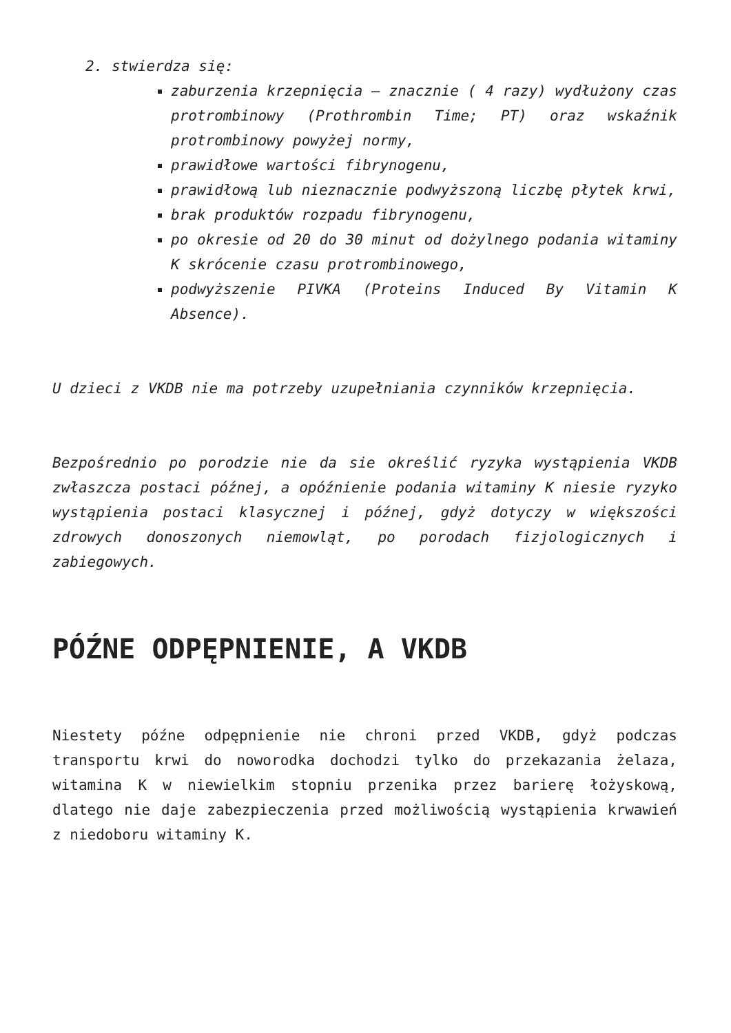2. stwierdza się:
zaburzenia krzepnięcia – znacznie ( 4 razy) wydłużony czas protrombinowy (Prothrombin Time; PT) oraz wskaźnik protrombinowy powyżej normy,
prawidłowe wartości fibrynogenu,
prawidłową lub nieznacznie podwyższoną liczbę płytek krwi,
brak produktów rozpadu fibrynogenu,
po okresie od 20 do 30 minut od dożylnego podania witaminy K skrócenie czasu protrombinowego,
podwyższenie PIVKA (Proteins Induced By Vitamin K Absence).
U dzieci z VKDB nie ma potrzeby uzupełniania czynników krzepnięcia.
Bezpośrednio po porodzie nie da sie określić ryzyka wystąpienia VKDB zwłaszcza postaci późnej, a opóźnienie podania witaminy K niesie ryzyko wystąpienia postaci klasycznej i późnej, gdyż dotyczy w większości zdrowych donoszonych niemowląt, po porodach fizjologicznych i zabiegowych.
PÓŹNE ODPĘPNIENIE, A VKDB
Niestety późne odpępnienie nie chroni przed VKDB, gdyż podczas transportu krwi do noworodka dochodzi tylko do przekazania żelaza, witamina K w niewielkim stopniu przenika przez barierę łożyskową, dlatego nie daje zabezpieczenia przed możliwością wystąpienia krwawień z niedoboru witaminy K.